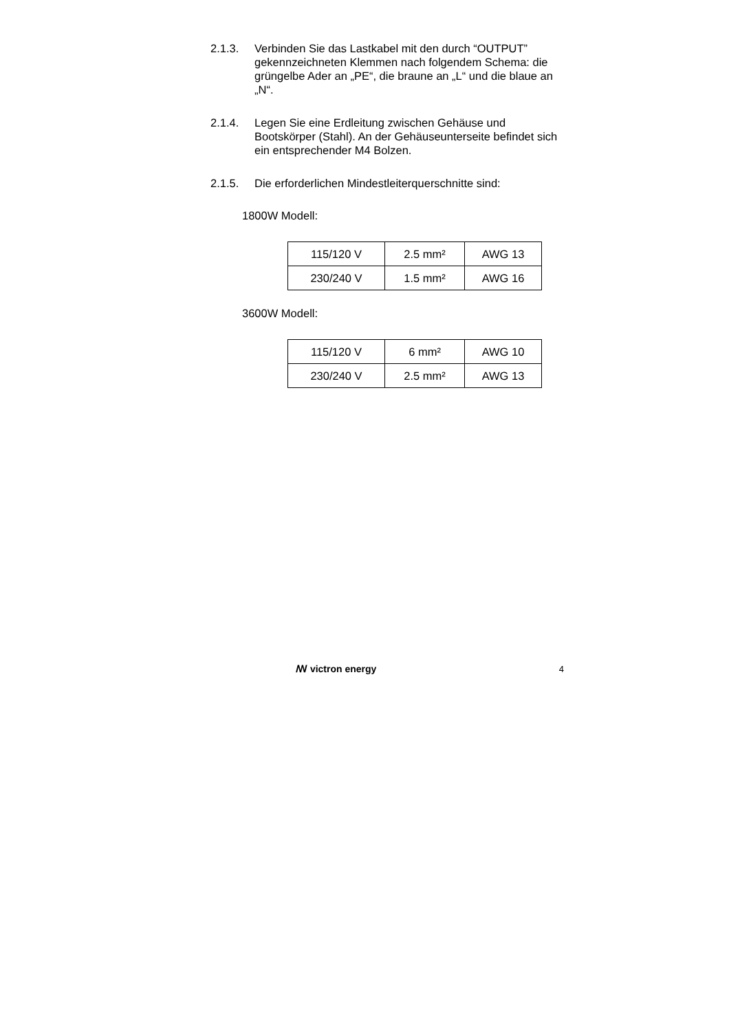2.1.3. Verbinden Sie das Lastkabel mit den durch “OUTPUT” gekennzeichneten Klemmen nach folgendem Schema: die grüngelbe Ader an „PE“, die braune an „L“ und die blaue an „N“.
2.1.4. Legen Sie eine Erdleitung zwischen Gehäuse und Bootskörper (Stahl). An der Gehäuseunterseite befindet sich ein entsprechender M4 Bolzen.
2.1.5. Die erforderlichen Mindestleiterquerschnitte sind:
1800W Modell:
| 115/120 V | 2.5 mm² | AWG 13 |
| 230/240 V | 1.5 mm² | AWG 16 |
3600W Modell:
| 115/120 V | 6 mm² | AWG 10 |
| 230/240 V | 2.5 mm² | AWG 13 |
ꟿ victron energy 4